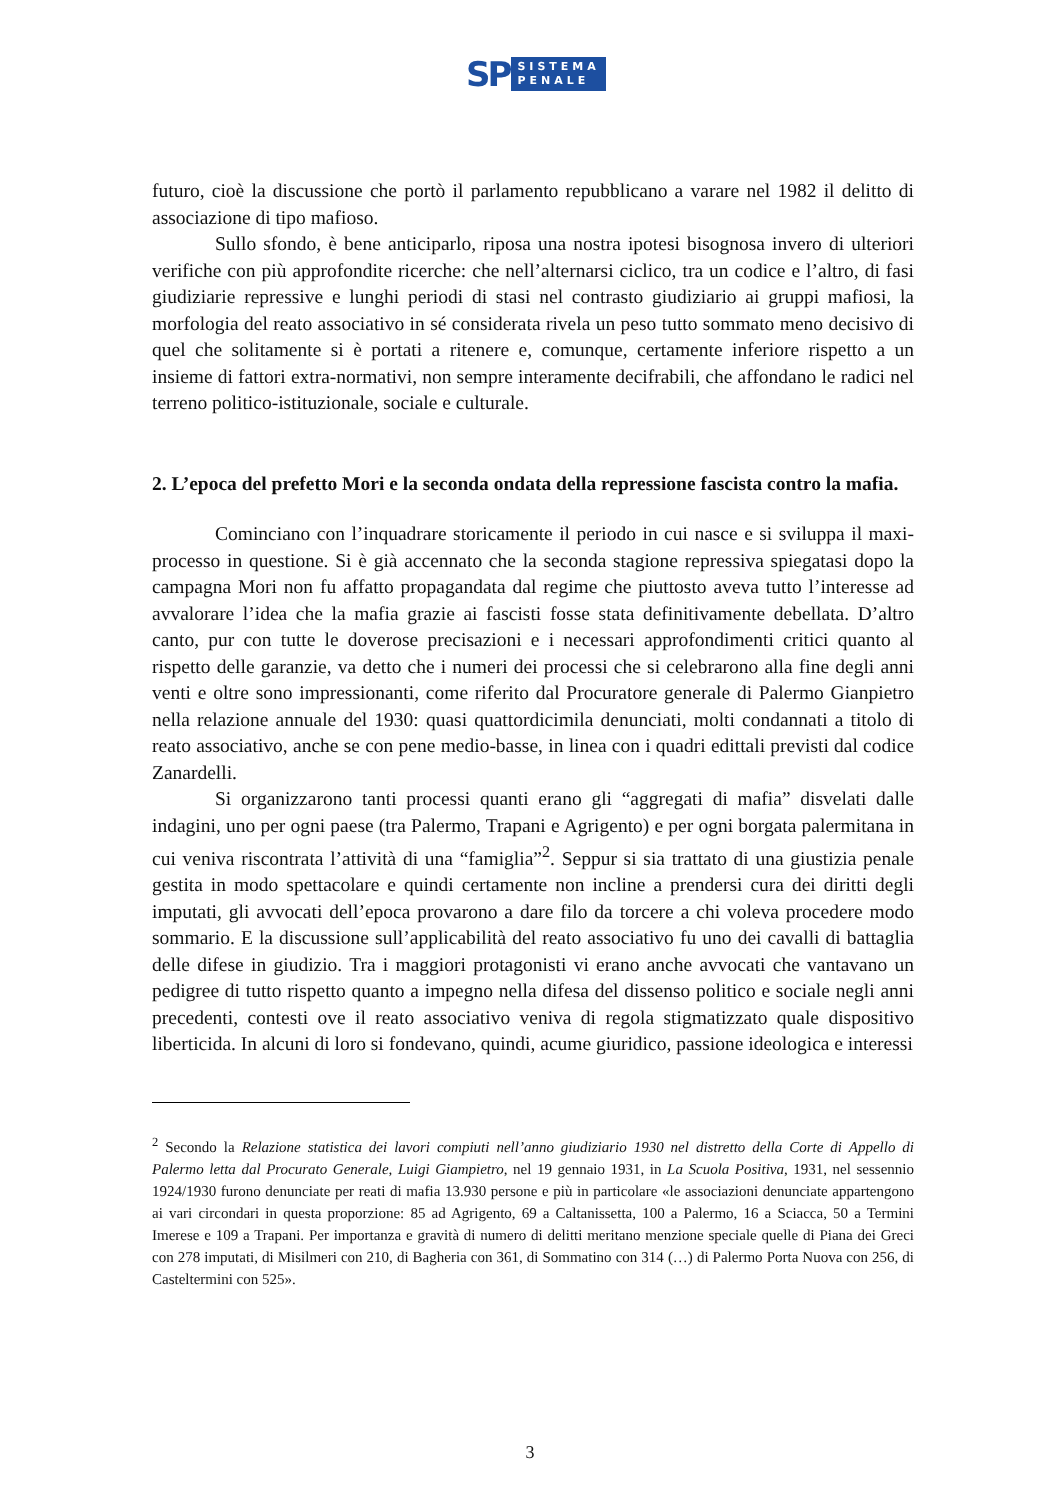SP SISTEMA
PENALE
futuro, cioè la discussione che portò il parlamento repubblicano a varare nel 1982 il delitto di associazione di tipo mafioso.
Sullo sfondo, è bene anticiparlo, riposa una nostra ipotesi bisognosa invero di ulteriori verifiche con più approfondite ricerche: che nell’alternarsi ciclico, tra un codice e l’altro, di fasi giudiziarie repressive e lunghi periodi di stasi nel contrasto giudiziario ai gruppi mafiosi, la morfologia del reato associativo in sé considerata rivela un peso tutto sommato meno decisivo di quel che solitamente si è portati a ritenere e, comunque, certamente inferiore rispetto a un insieme di fattori extra-normativi, non sempre interamente decifrabili, che affondano le radici nel terreno politico-istituzionale, sociale e culturale.
2. L’epoca del prefetto Mori e la seconda ondata della repressione fascista contro la mafia.
Cominciano con l’inquadrare storicamente il periodo in cui nasce e si sviluppa il maxi-processo in questione. Si è già accennato che la seconda stagione repressiva spiegatasi dopo la campagna Mori non fu affatto propagandata dal regime che piuttosto aveva tutto l’interesse ad avvalorare l’idea che la mafia grazie ai fascisti fosse stata definitivamente debellata. D’altro canto, pur con tutte le doverose precisazioni e i necessari approfondimenti critici quanto al rispetto delle garanzie, va detto che i numeri dei processi che si celebrarono alla fine degli anni venti e oltre sono impressionanti, come riferito dal Procuratore generale di Palermo Gianpietro nella relazione annuale del 1930: quasi quattordicimila denunciati, molti condannati a titolo di reato associativo, anche se con pene medio-basse, in linea con i quadri edittali previsti dal codice Zanardelli.
Si organizzarono tanti processi quanti erano gli “aggregati di mafia” disvelati dalle indagini, uno per ogni paese (tra Palermo, Trapani e Agrigento) e per ogni borgata palermitana in cui veniva riscontrata l’attività di una “famiglia”<sup>2</sup>. Seppur si sia trattato di una giustizia penale gestita in modo spettacolare e quindi certamente non incline a prendersi cura dei diritti degli imputati, gli avvocati dell’epoca provarono a dare filo da torcere a chi voleva procedere modo sommario. E la discussione sull’applicabilità del reato associativo fu uno dei cavalli di battaglia delle difese in giudizio. Tra i maggiori protagonisti vi erano anche avvocati che vantavano un pedigree di tutto rispetto quanto a impegno nella difesa del dissenso politico e sociale negli anni precedenti, contesti ove il reato associativo veniva di regola stigmatizzato quale dispositivo liberticida. In alcuni di loro si fondevano, quindi, acume giuridico, passione ideologica e interessi
<sup>2</sup> Secondo la Relazione statistica dei lavori compiuti nell’anno giudiziario 1930 nel distretto della Corte di Appello di Palermo letta dal Procurato Generale, Luigi Giampietro, nel 19 gennaio 1931, in La Scuola Positiva, 1931, nel sessennio 1924/1930 furono denunciate per reati di mafia 13.930 persone e più in particolare «le associazioni denunciate appartengono ai vari circondari in questa proporzione: 85 ad Agrigento, 69 a Caltanissetta, 100 a Palermo, 16 a Sciacca, 50 a Termini Imerese e 109 a Trapani. Per importanza e gravità di numero di delitti meritano menzione speciale quelle di Piana dei Greci con 278 imputati, di Misilmeri con 210, di Bagheria con 361, di Sommatino con 314 (…) di Palermo Porta Nuova con 256, di Casteltermini con 525».
3